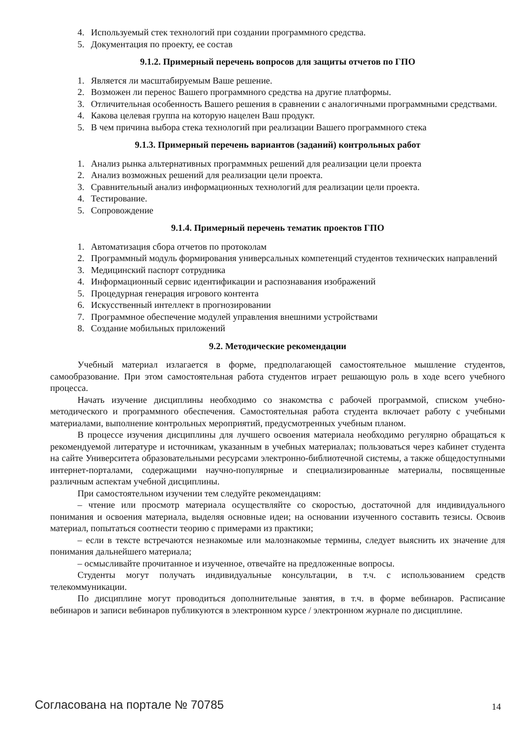4. Используемый стек технологий при создании программного средства.
5. Документация по проекту, ее состав
9.1.2. Примерный перечень вопросов для защиты отчетов по ГПО
1. Является ли масштабируемым Ваше решение.
2. Возможен ли перенос Вашего программного средства на другие платформы.
3. Отличительная особенность Вашего решения в сравнении с аналогичными программными средствами.
4. Какова целевая группа на которую нацелен Ваш продукт.
5. В чем причина выбора стека технологий при реализации Вашего программного стека
9.1.3. Примерный перечень вариантов (заданий) контрольных работ
1. Анализ рынка альтернативных программных решений для реализации цели проекта
2. Анализ возможных решений для реализации цели проекта.
3. Сравнительный анализ информационных технологий для реализации цели проекта.
4. Тестирование.
5. Сопровождение
9.1.4. Примерный перечень тематик проектов ГПО
1. Автоматизация сбора отчетов по протоколам
2. Программный модуль формирования универсальных компетенций студентов технических направлений
3. Медицинский паспорт сотрудника
4. Информационный сервис идентификации и распознавания изображений
5. Процедурная генерация игрового контента
6. Искусственный интеллект в прогнозировании
7. Программное обеспечение модулей управления внешними устройствами
8. Создание мобильных приложений
9.2. Методические рекомендации
Учебный материал излагается в форме, предполагающей самостоятельное мышление студентов, самообразование. При этом самостоятельная работа студентов играет решающую роль в ходе всего учебного процесса.
Начать изучение дисциплины необходимо со знакомства с рабочей программой, списком учебно-методического и программного обеспечения. Самостоятельная работа студента включает работу с учебными материалами, выполнение контрольных мероприятий, предусмотренных учебным планом.
В процессе изучения дисциплины для лучшего освоения материала необходимо регулярно обращаться к рекомендуемой литературе и источникам, указанным в учебных материалах; пользоваться через кабинет студента на сайте Университета образовательными ресурсами электронно-библиотечной системы, а также общедоступными интернет-порталами, содержащими научно-популярные и специализированные материалы, посвященные различным аспектам учебной дисциплины.
При самостоятельном изучении тем следуйте рекомендациям:
– чтение или просмотр материала осуществляйте со скоростью, достаточной для индивидуального понимания и освоения материала, выделяя основные идеи; на основании изученного составить тезисы. Освоив материал, попытаться соотнести теорию с примерами из практики;
– если в тексте встречаются незнакомые или малознакомые термины, следует выяснить их значение для понимания дальнейшего материала;
– осмысливайте прочитанное и изученное, отвечайте на предложенные вопросы.
Студенты могут получать индивидуальные консультации, в т.ч. с использованием средств телекоммуникации.
По дисциплине могут проводиться дополнительные занятия, в т.ч. в форме вебинаров. Расписание вебинаров и записи вебинаров публикуются в электронном курсе / электронном журнале по дисциплине.
Согласована на портале № 70785 14